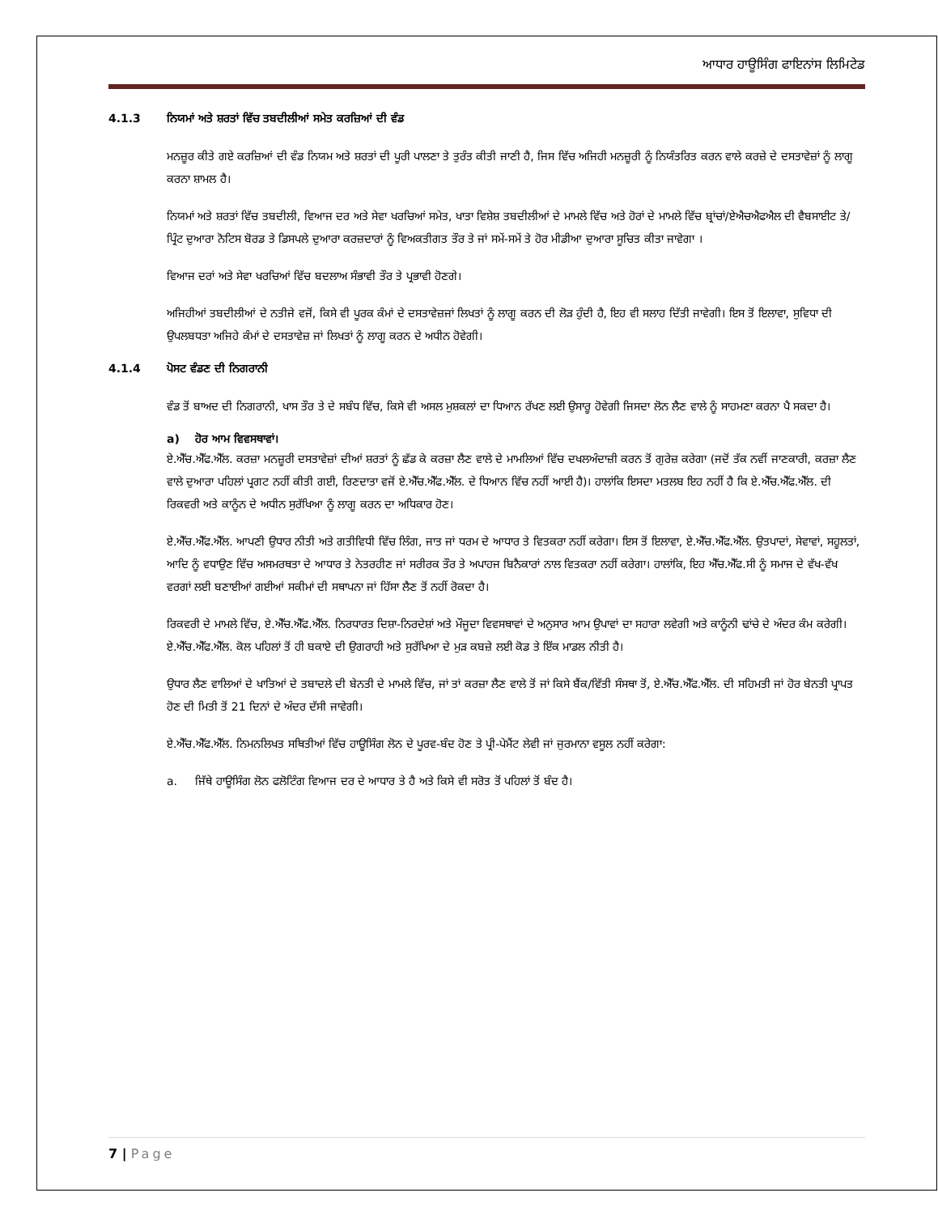ਆਧਾਰ ਹਾਊਸਿੰਗ ਫਾਇਨਾਂਸ ਲਿਮਿਟੇਡ
4.1.3 ਨਿਯਮਾਂ ਅਤੇ ਸ਼ਰਤਾਂ ਵਿੱਚ ਤਬਦੀਲੀਆਂ ਸਮੇਤ ਕਰਜ਼ਿਆਂ ਦੀ ਵੰਡ
ਮਨਜ਼ੂਰ ਕੀਤੇ ਗਏ ਕਰਜ਼ਿਆਂ ਦੀ ਵੰਡ ਨਿਯਮ ਅਤੇ ਸ਼ਰਤਾਂ ਦੀ ਪੂਰੀ ਪਾਲਣਾ ਤੇ ਤੁਰੰਤ ਕੀਤੀ ਜਾਣੀ ਹੈ, ਜਿਸ ਵਿੱਚ ਅਜਿਹੀ ਮਨਜ਼ੂਰੀ ਨੂੰ ਨਿਯੰਤਰਿਤ ਕਰਨ ਵਾਲੇ ਕਰਜ਼ੇ ਦੇ ਦਸਤਾਵੇਜ਼ਾਂ ਨੂੰ ਲਾਗੂ ਕਰਨਾ ਸ਼ਾਮਲ ਹੈ।
ਨਿਯਮਾਂ ਅਤੇ ਸ਼ਰਤਾਂ ਵਿੱਚ ਤਬਦੀਲੀ, ਵਿਆਜ ਦਰ ਅਤੇ ਸੇਵਾ ਖਰਚਿਆਂ ਸਮੇਤ, ਖਾਤਾ ਵਿਸ਼ੇਸ਼ ਤਬਦੀਲੀਆਂ ਦੇ ਮਾਮਲੇ ਵਿੱਚ ਅਤੇ ਹੋਰਾਂ ਦੇ ਮਾਮਲੇ ਵਿੱਚ ਬ੍ਰਾਂਚਾਂ/ਏਐਚਐਫਐਲ ਦੀ ਵੈਬਸਾਈਟ ਤੇ/ਪ੍ਰਿੰਟ ਦੁਆਰਾ ਨੋਟਿਸ ਬੋਰਡ ਤੇ ਡਿਸਪਲੇ ਦੁਆਰਾ ਕਰਜ਼ਦਾਰਾਂ ਨੂੰ ਵਿਅਕਤੀਗਤ ਤੌਰ ਤੇ ਜਾਂ ਸਮੇਂ-ਸਮੇਂ ਤੇ ਹੋਰ ਮੀਡੀਆ ਦੁਆਰਾ ਸੂਚਿਤ ਕੀਤਾ ਜਾਵੇਗਾ ।
ਵਿਆਜ ਦਰਾਂ ਅਤੇ ਸੇਵਾ ਖਰਚਿਆਂ ਵਿੱਚ ਬਦਲਾਅ ਸੰਭਾਵੀ ਤੌਰ ਤੇ ਪ੍ਰਭਾਵੀ ਹੋਣਗੇ।
ਅਜਿਹੀਆਂ ਤਬਦੀਲੀਆਂ ਦੇ ਨਤੀਜੇ ਵਜੋਂ, ਕਿਸੇ ਵੀ ਪੂਰਕ ਕੰਮਾਂ ਦੇ ਦਸਤਾਵੇਜ਼ਜਾਂ ਲਿਖਤਾਂ ਨੂੰ ਲਾਗੂ ਕਰਨ ਦੀ ਲੋੜ ਹੁੰਦੀ ਹੈ, ਇਹ ਵੀ ਸਲਾਹ ਦਿੱਤੀ ਜਾਵੇਗੀ। ਇਸ ਤੋਂ ਇਲਾਵਾ, ਸੁਵਿਧਾ ਦੀ ਉਪਲਬਧਤਾ ਅਜਿਹੇ ਕੰਮਾਂ ਦੇ ਦਸਤਾਵੇਜ਼ ਜਾਂ ਲਿਖਤਾਂ ਨੂੰ ਲਾਗੂ ਕਰਨ ਦੇ ਅਧੀਨ ਹੋਵੇਗੀ।
4.1.4 ਪੋਸਟ ਵੰਡਣ ਦੀ ਨਿਗਰਾਨੀ
ਵੰਡ ਤੋਂ ਬਾਅਦ ਦੀ ਨਿਗਰਾਨੀ, ਖਾਸ ਤੌਰ ਤੇ ਦੇ ਸਬੰਧ ਵਿੱਚ, ਕਿਸੇ ਵੀ ਅਸਲ ਮੁਸ਼ਕਲਾਂ ਦਾ ਧਿਆਨ ਰੱਖਣ ਲਈ ਉਸਾਰੂ ਹੋਵੇਗੀ ਜਿਸਦਾ ਲੋਨ ਲੈਣ ਵਾਲੇ ਨੂੰ ਸਾਹਮਣਾ ਕਰਨਾ ਪੈ ਸਕਦਾ ਹੈ।
a) ਹੋਰ ਆਮ ਵਿਵਸਥਾਵਾਂ।
ਏ.ਐੱਚ.ਐੱਫ.ਐੱਲ. ਕਰਜ਼ਾ ਮਨਜ਼ੂਰੀ ਦਸਤਾਵੇਜ਼ਾਂ ਦੀਆਂ ਸ਼ਰਤਾਂ ਨੂੰ ਛੱਡ ਕੇ ਕਰਜ਼ਾ ਲੈਣ ਵਾਲੇ ਦੇ ਮਾਮਲਿਆਂ ਵਿੱਚ ਦਖਲਅੰਦਾਜ਼ੀ ਕਰਨ ਤੋਂ ਗੁਰੇਜ਼ ਕਰੇਗਾ (ਜਦੋਂ ਤੱਕ ਨਵੀਂ ਜਾਣਕਾਰੀ, ਕਰਜ਼ਾ ਲੈਣ ਵਾਲੇ ਦੁਆਰਾ ਪਹਿਲਾਂ ਪ੍ਰਗਟ ਨਹੀਂ ਕੀਤੀ ਗਈ, ਰਿਣਦਾਤਾ ਵਜੋਂ ਏ.ਐੱਚ.ਐੱਫ.ਐੱਲ. ਦੇ ਧਿਆਨ ਵਿੱਚ ਨਹੀਂ ਆਈ ਹੈ)। ਹਾਲਾਂਕਿ ਇਸਦਾ ਮਤਲਬ ਇਹ ਨਹੀਂ ਹੈ ਕਿ ਏ.ਐੱਚ.ਐੱਫ.ਐੱਲ. ਦੀ ਰਿਕਵਰੀ ਅਤੇ ਕਾਨੂੰਨ ਦੇ ਅਧੀਨ ਸੁਰੱਖਿਆ ਨੂੰ ਲਾਗੂ ਕਰਨ ਦਾ ਅਧਿਕਾਰ ਹੋਣ।
ਏ.ਐੱਚ.ਐੱਫ.ਐੱਲ. ਆਪਣੀ ਉਧਾਰ ਨੀਤੀ ਅਤੇ ਗਤੀਵਿਧੀ ਵਿੱਚ ਲਿੰਗ, ਜਾਤ ਜਾਂ ਧਰਮ ਦੇ ਆਧਾਰ ਤੇ ਵਿਤਕਰਾ ਨਹੀਂ ਕਰੇਗਾ। ਇਸ ਤੋਂ ਇਲਾਵਾ, ਏ.ਐੱਚ.ਐੱਫ.ਐੱਲ. ਉਤਪਾਦਾਂ, ਸੇਵਾਵਾਂ, ਸਹੂਲਤਾਂ, ਆਦਿ ਨੂੰ ਵਧਾਉਣ ਵਿੱਚ ਅਸਮਰਥਤਾ ਦੇ ਆਧਾਰ ਤੇ ਨੇਤਰਹੀਣ ਜਾਂ ਸਰੀਰਕ ਤੌਰ ਤੇ ਅਪਾਹਜ ਬਿਨੈਕਾਰਾਂ ਨਾਲ ਵਿਤਕਰਾ ਨਹੀਂ ਕਰੇਗਾ। ਹਾਲਾਂਕਿ, ਇਹ ਐੱਚ.ਐੱਫ.ਸੀ ਨੂੰ ਸਮਾਜ ਦੇ ਵੱਖ-ਵੱਖ ਵਰਗਾਂ ਲਈ ਬਣਾਈਆਂ ਗਈਆਂ ਸਕੀਮਾਂ ਦੀ ਸਥਾਪਨਾ ਜਾਂ ਹਿੱਸਾ ਲੈਣ ਤੋਂ ਨਹੀਂ ਰੋਕਦਾ ਹੈ।
ਰਿਕਵਰੀ ਦੇ ਮਾਮਲੇ ਵਿੱਚ, ਏ.ਐੱਚ.ਐੱਫ.ਐੱਲ. ਨਿਰਧਾਰਤ ਦਿਸ਼ਾ-ਨਿਰਦੇਸ਼ਾਂ ਅਤੇ ਮੌਜੂਦਾ ਵਿਵਸਥਾਵਾਂ ਦੇ ਅਨੁਸਾਰ ਆਮ ਉਪਾਵਾਂ ਦਾ ਸਹਾਰਾ ਲਵੇਗੀ ਅਤੇ ਕਾਨੂੰਨੀ ਢਾਂਚੇ ਦੇ ਅੰਦਰ ਕੰਮ ਕਰੇਗੀ। ਏ.ਐੱਚ.ਐੱਫ.ਐੱਲ. ਕੋਲ ਪਹਿਲਾਂ ਤੋਂ ਹੀ ਬਕਾਏ ਦੀ ਉਗਰਾਹੀ ਅਤੇ ਸੁਰੱਖਿਆ ਦੇ ਮੁੜ ਕਬਜ਼ੇ ਲਈ ਕੋਡ ਤੇ ਇੱਕ ਮਾਡਲ ਨੀਤੀ ਹੈ।
ਉਧਾਰ ਲੈਣ ਵਾਲਿਆਂ ਦੇ ਖਾਤਿਆਂ ਦੇ ਤਬਾਦਲੇ ਦੀ ਬੇਨਤੀ ਦੇ ਮਾਮਲੇ ਵਿੱਚ, ਜਾਂ ਤਾਂ ਕਰਜ਼ਾ ਲੈਣ ਵਾਲੇ ਤੋਂ ਜਾਂ ਕਿਸੇ ਬੈਂਕ/ਵਿੱਤੀ ਸੰਸਥਾ ਤੋਂ, ਏ.ਐੱਚ.ਐੱਫ.ਐੱਲ. ਦੀ ਸਹਿਮਤੀ ਜਾਂ ਹੋਰ ਬੇਨਤੀ ਪ੍ਰਾਪਤ ਹੋਣ ਦੀ ਮਿਤੀ ਤੋਂ 21 ਦਿਨਾਂ ਦੇ ਅੰਦਰ ਦੱਸੀ ਜਾਵੇਗੀ।
ਏ.ਐੱਚ.ਐੱਫ.ਐੱਲ. ਨਿਮਨਲਿਖਤ ਸਥਿਤੀਆਂ ਵਿੱਚ ਹਾਊਸਿੰਗ ਲੋਨ ਦੇ ਪੂਰਵ-ਬੰਦ ਹੋਣ ਤੇ ਪ੍ਰੀ-ਪੇਮੈਂਟ ਲੇਵੀ ਜਾਂ ਜੁਰਮਾਨਾ ਵਸੂਲ ਨਹੀਂ ਕਰੇਗਾ:
a. ਜਿੱਥੇ ਹਾਊਸਿੰਗ ਲੋਨ ਫਲੋਟਿੰਗ ਵਿਆਜ ਦਰ ਦੇ ਆਧਾਰ ਤੇ ਹੈ ਅਤੇ ਕਿਸੇ ਵੀ ਸਰੋਤ ਤੋਂ ਪਹਿਲਾਂ ਤੋਂ ਬੰਦ ਹੈ।
7 | Page